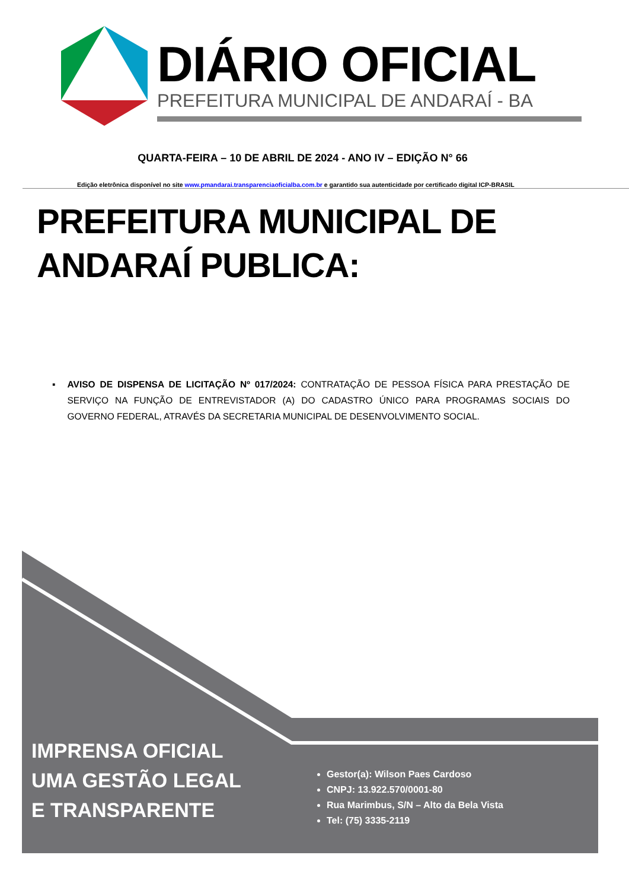DIÁRIO OFICIAL
PREFEITURA MUNICIPAL DE ANDARAÍ - BA
QUARTA-FEIRA – 10 DE ABRIL DE 2024 - ANO IV – EDIÇÃO N° 66
Edição eletrônica disponível no site www.pmandarai.transparenciaoficialba.com.br e garantido sua autenticidade por certificado digital ICP-BRASIL
PREFEITURA MUNICIPAL DE ANDARAÍ PUBLICA:
▪ AVISO DE DISPENSA DE LICITAÇÃO Nº 017/2024: CONTRATAÇÃO DE PESSOA FÍSICA PARA PRESTAÇÃO DE SERVIÇO NA FUNÇÃO DE ENTREVISTADOR (A) DO CADASTRO ÚNICO PARA PROGRAMAS SOCIAIS DO GOVERNO FEDERAL, ATRAVÉS DA SECRETARIA MUNICIPAL DE DESENVOLVIMENTO SOCIAL.
IMPRENSA OFICIAL
UMA GESTÃO LEGAL
E TRANSPARENTE
Gestor(a): Wilson Paes Cardoso
CNPJ: 13.922.570/0001-80
Rua Marimbus, S/N – Alto da Bela Vista
Tel: (75) 3335-2119